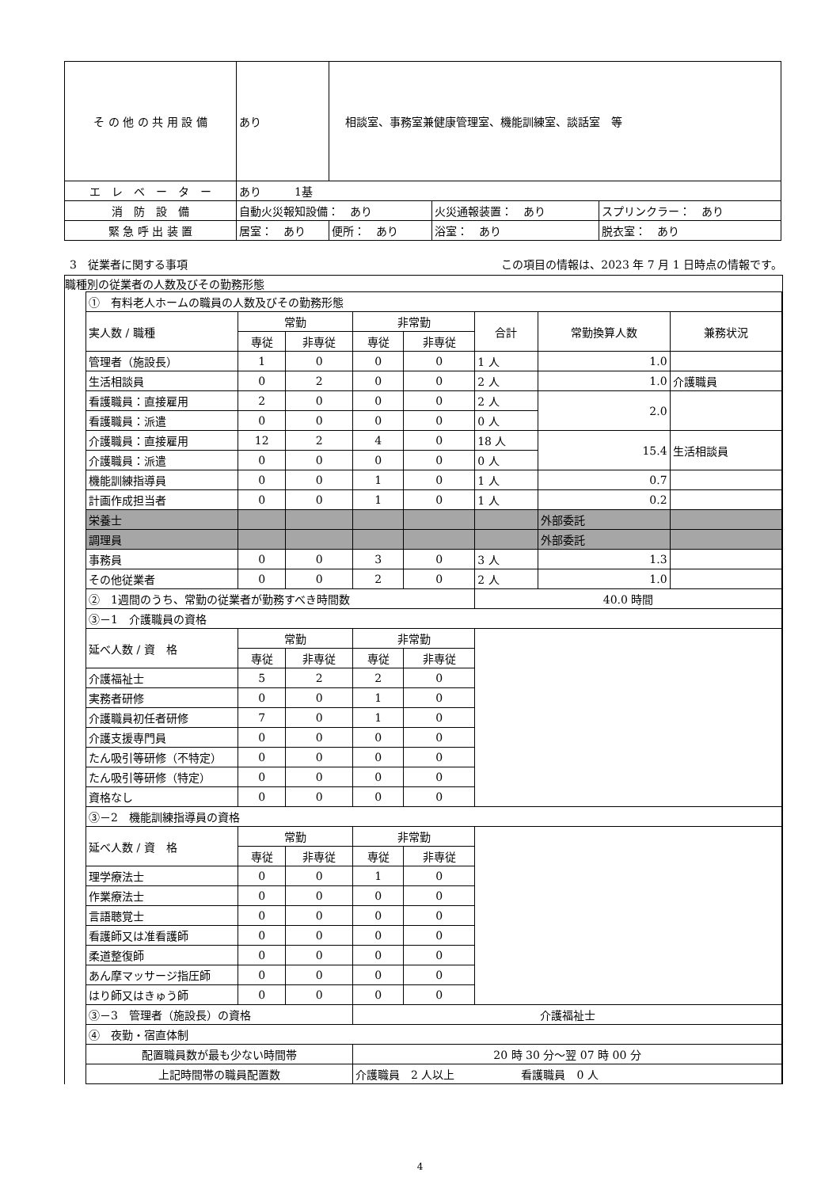| そ の 他 の 共 用 設 備 | あり | 相談室、事務室兼健康管理室、機能訓練室、談話室 等 | | |
| エ レ ベ ー タ ー | あり 1基 | | | |
| 消 防 設 備 | 自動火災報知設備： あり | | 火災通報装置： あり | スプリンクラー： あり |
| 緊 急 呼 出 装 置 | 居室： あり | 便所： あり | 浴室： あり | 脱衣室： あり |
3　従業者に関する事項 この項目の情報は、2023 年 7 月 1 日時点の情報です。
職種別の従業者の人数及びその勤務形態
| ① 有料老人ホームの職員の人数及びその勤務形態 | | | | | | | |
| 実人数 / 職種 | 常勤 | | 非常勤 | | 合計 | 常勤換算人数 | 兼務状況 |
| | 専従 | 非専従 | 専従 | 非専従 | | | |
| 管理者（施設長） | 1 | 0 | 0 | 0 | 1 人 | 1.0 | |
| 生活相談員 | 0 | 2 | 0 | 0 | 2 人 | 1.0 | 介護職員 |
| 看護職員：直接雇用 | 2 | 0 | 0 | 0 | 2 人 | 2.0 | |
| 看護職員：派遣 | 0 | 0 | 0 | 0 | 0 人 | | |
| 介護職員：直接雇用 | 12 | 2 | 4 | 0 | 18 人 | 15.4 | 生活相談員 |
| 介護職員：派遣 | 0 | 0 | 0 | 0 | 0 人 | | |
| 機能訓練指導員 | 0 | 0 | 1 | 0 | 1 人 | 0.7 | |
| 計画作成担当者 | 0 | 0 | 1 | 0 | 1 人 | 0.2 | |
| 栄養士 | | | | | | 外部委託 | |
| 調理員 | | | | | | 外部委託 | |
| 事務員 | 0 | 0 | 3 | 0 | 3 人 | 1.3 | |
| その他従業者 | 0 | 0 | 2 | 0 | 2 人 | 1.0 | |
| ② 1週間のうち、常勤の従業者が勤務すべき時間数 | | | | | 40.0 時間 | | |
| ③－1 介護職員の資格 | | | | | | | |
| 延べ人数 / 資 格 | 常勤 | | 非常勤 | | | | |
| | 専従 | 非専従 | 専従 | 非専従 | | | |
| 介護福祉士 | 5 | 2 | 2 | 0 | | | |
| 実務者研修 | 0 | 0 | 1 | 0 | | | |
| 介護職員初任者研修 | 7 | 0 | 1 | 0 | | | |
| 介護支援専門員 | 0 | 0 | 0 | 0 | | | |
| たん吸引等研修（不特定） | 0 | 0 | 0 | 0 | | | |
| たん吸引等研修（特定） | 0 | 0 | 0 | 0 | | | |
| 資格なし | 0 | 0 | 0 | 0 | | | |
| ③－2 機能訓練指導員の資格 | | | | | | | |
| 延べ人数 / 資 格 | 常勤 | | 非常勤 | | | | |
| | 専従 | 非専従 | 専従 | 非専従 | | | |
| 理学療法士 | 0 | 0 | 1 | 0 | | | |
| 作業療法士 | 0 | 0 | 0 | 0 | | | |
| 言語聴覚士 | 0 | 0 | 0 | 0 | | | |
| 看護師又は准看護師 | 0 | 0 | 0 | 0 | | | |
| 柔道整復師 | 0 | 0 | 0 | 0 | | | |
| あん摩マッサージ指圧師 | 0 | 0 | 0 | 0 | | | |
| はり師又はきゅう師 | 0 | 0 | 0 | 0 | | | |
| ③－3 管理者（施設長）の資格 | | | 介護福祉士 | | | | |
| ④ 夜勤・宿直体制 | | | | | | | |
| 配置職員数が最も少ない時間帯 | | | 20 時 30 分～翌 07 時 00 分 | | | | |
| 上記時間帯の職員配置数 | | | 介護職員 2 人以上 看護職員 0 人 | | | | |
4